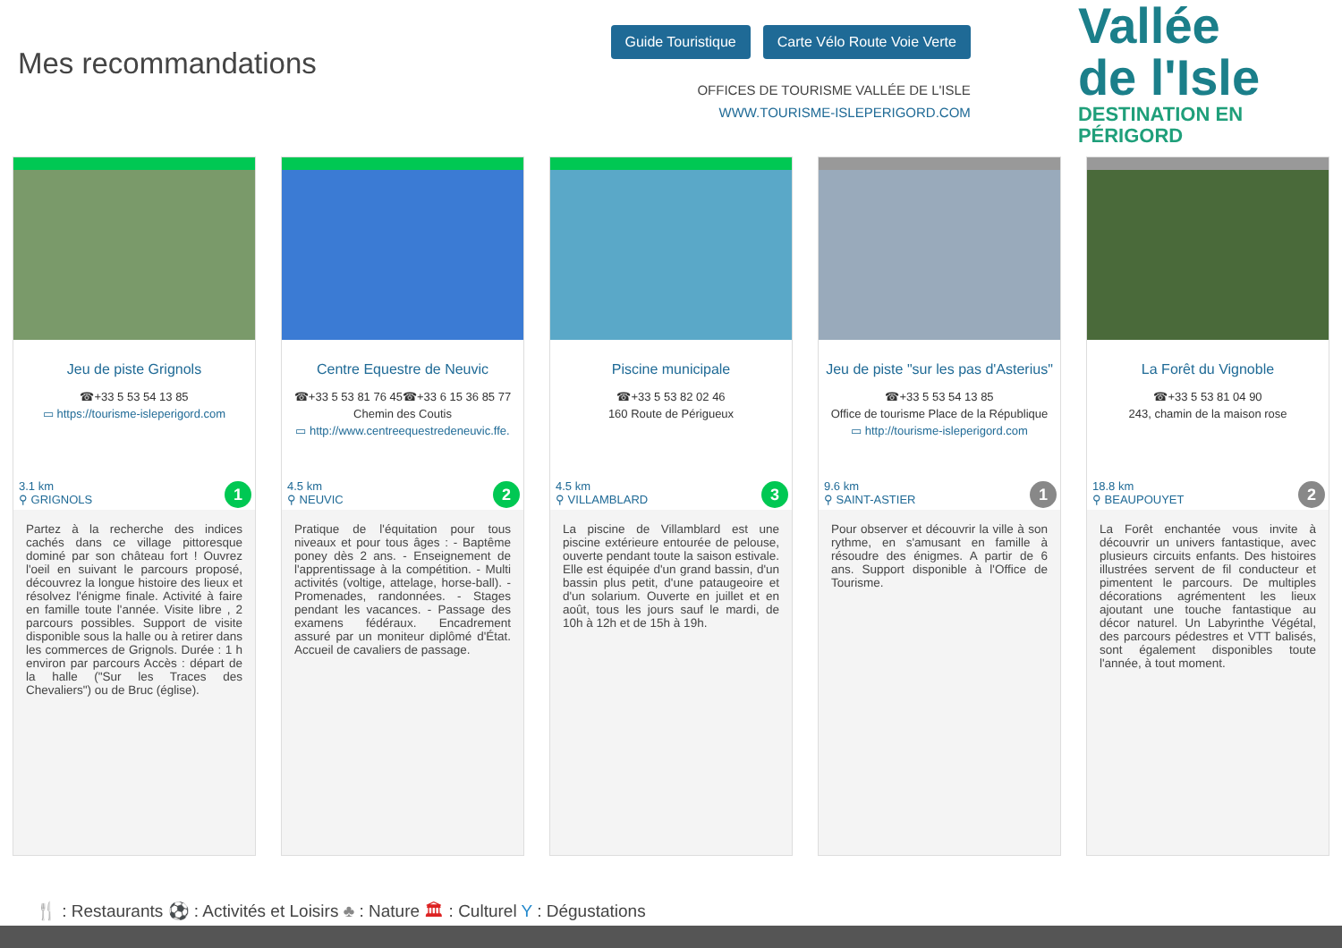Mes recommandations
Guide Touristique Carte Vélo Route Voie Verte
OFFICES DE TOURISME VALLÉE DE L'ISLE
WWW.TOURISME-ISLEPERIGORD.COM
Vallée
de l'Isle
DESTINATION EN PÉRIGORD
Jeu de piste Grignols
☎+33 5 53 54 13 85
▭ https://tourisme-isleperigord.com
3.1 km
⚲ GRIGNOLS
1
Partez à la recherche des indices cachés dans ce village pittoresque dominé par son château fort ! Ouvrez l'oeil en suivant le parcours proposé, découvrez la longue histoire des lieux et résolvez l'énigme finale. Activité à faire en famille toute l'année. Visite libre , 2 parcours possibles. Support de visite disponible sous la halle ou à retirer dans les commerces de Grignols. Durée : 1 h environ par parcours Accès : départ de la halle ("Sur les Traces des Chevaliers") ou de Bruc (église).
Centre Equestre de Neuvic
☎+33 5 53 81 76 45☎+33 6 15 36 85 77
Chemin des Coutis
▭ http://www.centreequestredeneuvic.ffe.
4.5 km
⚲ NEUVIC
2
Pratique de l'équitation pour tous niveaux et pour tous âges : - Baptême poney dès 2 ans. - Enseignement de l'apprentissage à la compétition. - Multi activités (voltige, attelage, horse-ball). - Promenades, randonnées. - Stages pendant les vacances. - Passage des examens fédéraux. Encadrement assuré par un moniteur diplômé d'État. Accueil de cavaliers de passage.
Piscine municipale
☎+33 5 53 82 02 46
160 Route de Périgueux
4.5 km
⚲ VILLAMBLARD
3
La piscine de Villamblard est une piscine extérieure entourée de pelouse, ouverte pendant toute la saison estivale. Elle est équipée d'un grand bassin, d'un bassin plus petit, d'une pataugeoire et d'un solarium. Ouverte en juillet et en août, tous les jours sauf le mardi, de 10h à 12h et de 15h à 19h.
Jeu de piste "sur les pas d'Asterius"
☎+33 5 53 54 13 85
Office de tourisme Place de la République
▭ http://tourisme-isleperigord.com
9.6 km
⚲ SAINT-ASTIER
1
Pour observer et découvrir la ville à son rythme, en s'amusant en famille à résoudre des énigmes. A partir de 6 ans. Support disponible à l'Office de Tourisme.
La Forêt du Vignoble
☎+33 5 53 81 04 90
243, chamin de la maison rose
18.8 km
⚲ BEAUPOUYET
2
La Forêt enchantée vous invite à découvrir un univers fantastique, avec plusieurs circuits enfants. Des histoires illustrées servent de fil conducteur et pimentent le parcours. De multiples décorations agrémentent les lieux ajoutant une touche fantastique au décor naturel. Un Labyrinthe Végétal, des parcours pédestres et VTT balisés, sont également disponibles toute l'année, à tout moment.
🍴 : Restaurants ⚽ : Activités et Loisirs ♣ : Nature 🏛 : Culturel Y : Dégustations